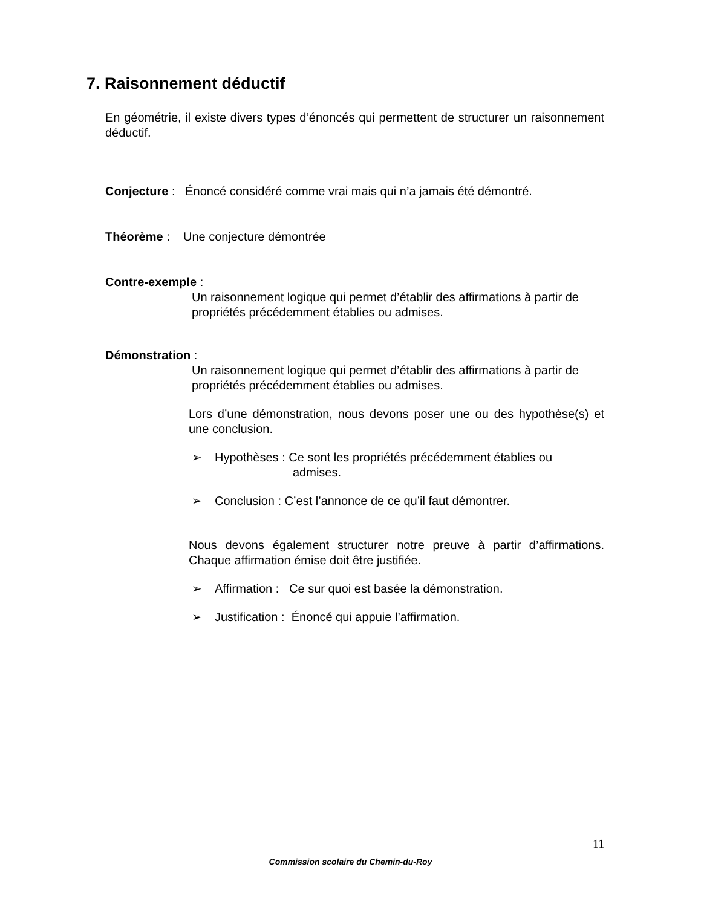7. Raisonnement déductif
En géométrie, il existe divers types d’énoncés qui permettent de structurer un raisonnement déductif.
Conjecture : Énoncé considéré comme vrai mais qui n’a jamais été démontré.
Théorème : Une conjecture démontrée
Contre-exemple :
Un raisonnement logique qui permet d’établir des affirmations à partir de propriétés précédemment établies ou admises.
Démonstration :
Un raisonnement logique qui permet d’établir des affirmations à partir de propriétés précédemment établies ou admises.
Lors d’une démonstration, nous devons poser une ou des hypothèse(s) et une conclusion.
➢ Hypothèses : Ce sont les propriétés précédemment établies ou
admises.
➢ Conclusion : C’est l’annonce de ce qu’il faut démontrer.
Nous devons également structurer notre preuve à partir d’affirmations. Chaque affirmation émise doit être justifiée.
➢ Affirmation : Ce sur quoi est basée la démonstration.
➢ Justification : Énoncé qui appuie l’affirmation.
11
Commission scolaire du Chemin-du-Roy